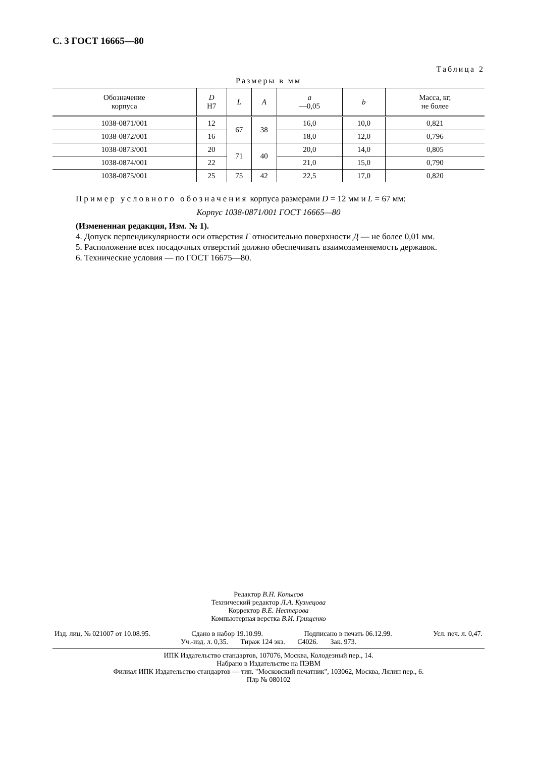С. 3 ГОСТ 16665—80
Таблица 2
Размеры в мм
| Обозначение корпуса | D Н7 | L | A | a —0,05 | b | Масса, кг, не более |
| --- | --- | --- | --- | --- | --- | --- |
| 1038-0871/001 | 12 | 67 | 38 | 16,0 | 10,0 | 0,821 |
| 1038-0872/001 | 16 | | | 18,0 | 12,0 | 0,796 |
| 1038-0873/001 | 20 | 71 | 40 | 20,0 | 14,0 | 0,805 |
| 1038-0874/001 | 22 | | | 21,0 | 15,0 | 0,790 |
| 1038-0875/001 | 25 | 75 | 42 | 22,5 | 17,0 | 0,820 |
Пример условного обозначения корпуса размерами D = 12 мм и L = 67 мм:
Корпус 1038-0871/001 ГОСТ 16665—80
(Измененная редакция, Изм. № 1).
4. Допуск перпендикулярности оси отверстия Г относительно поверхности Д — не более 0,01 мм.
5. Расположение всех посадочных отверстий должно обеспечивать взаимозаменяемость державок.
6. Технические условия — по ГОСТ 16675—80.
Редактор В.Н. Копысов
Технический редактор Л.А. Кузнецова
Корректор В.Е. Нестерова
Компьютерная верстка В.И. Грищенко
Изд. лиц. № 021007 от 10.08.95. Сдано в набор 19.10.99. Подписано в печать 06.12.99. Усл. печ. л. 0,47.
Уч.-изд. л. 0,35. Тираж 124 экз. С4026. Зак. 973.
ИПК Издательство стандартов, 107076, Москва, Колодезный пер., 14.
Набрано в Издательстве на ПЭВМ
Филиал ИПК Издательство стандартов — тип. "Московский печатник", 103062, Москва, Лялин пер., 6.
Плр № 080102